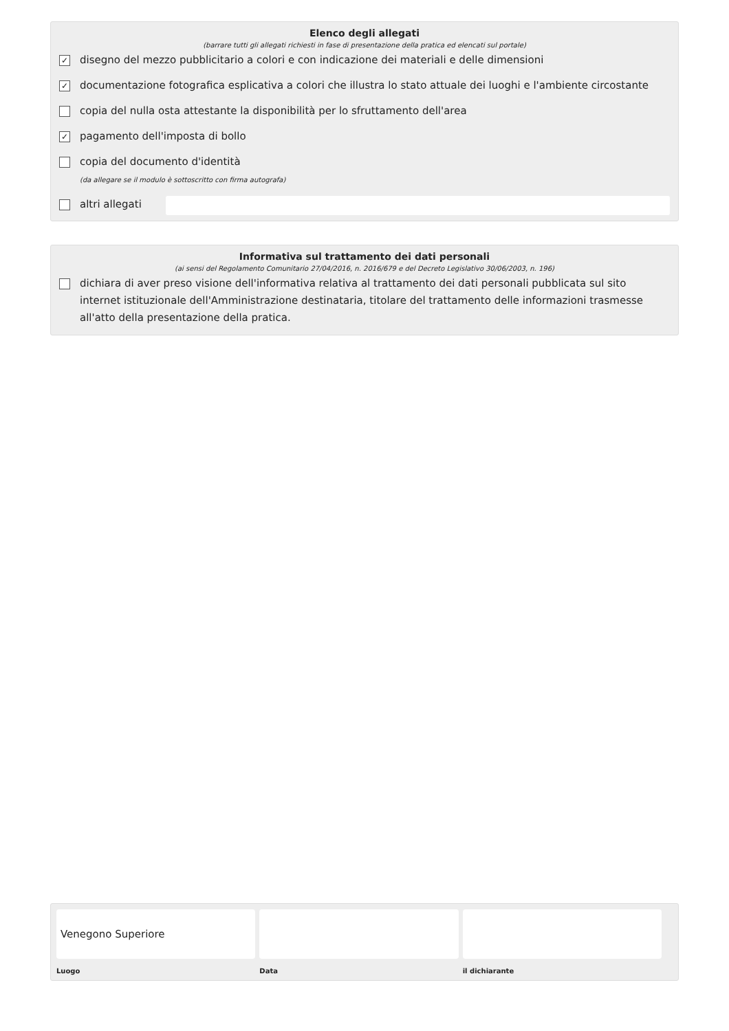Elenco degli allegati
(barrare tutti gli allegati richiesti in fase di presentazione della pratica ed elencati sul portale)
✓ disegno del mezzo pubblicitario a colori e con indicazione dei materiali e delle dimensioni
✓ documentazione fotografica esplicativa a colori che illustra lo stato attuale dei luoghi e l'ambiente circostante
copia del nulla osta attestante la disponibilità per lo sfruttamento dell'area
✓ pagamento dell'imposta di bollo
copia del documento d'identità
(da allegare se il modulo è sottoscritto con firma autografa)
altri allegati
Informativa sul trattamento dei dati personali
(ai sensi del Regolamento Comunitario 27/04/2016, n. 2016/679 e del Decreto Legislativo 30/06/2003, n. 196)
dichiara di aver preso visione dell'informativa relativa al trattamento dei dati personali pubblicata sul sito internet istituzionale dell'Amministrazione destinataria, titolare del trattamento delle informazioni trasmesse all'atto della presentazione della pratica.
Venegono Superiore
Luogo
Data il dichiarante